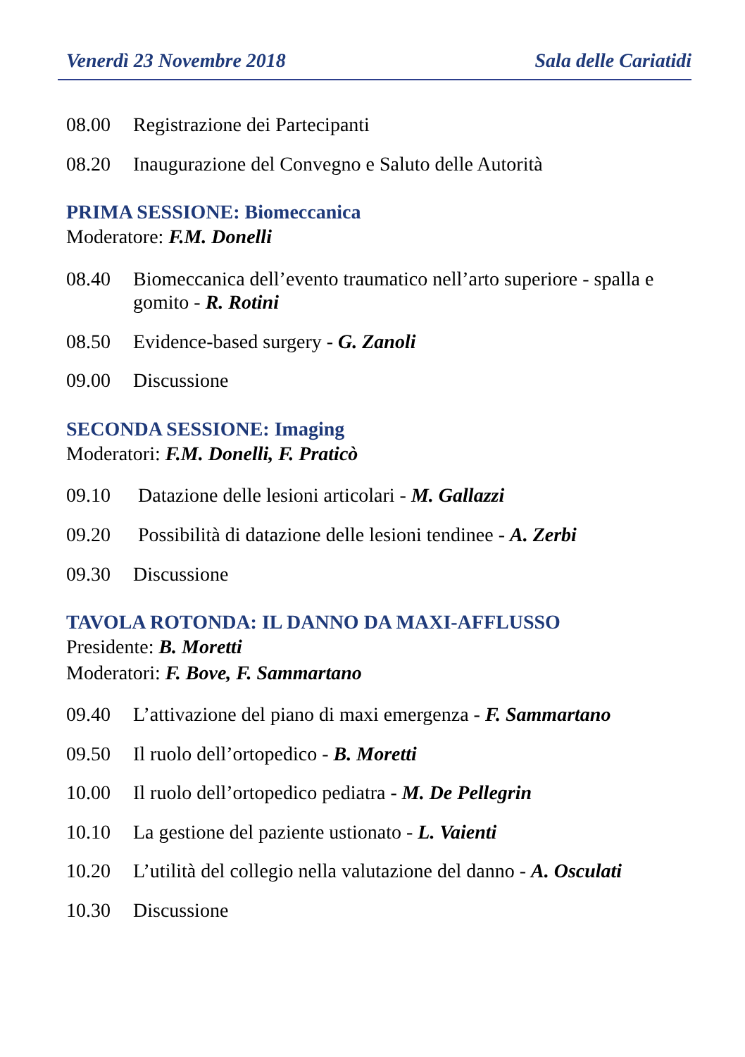Venerdì 23 Novembre 2018 Sala delle Cariatidi
08.00 Registrazione dei Partecipanti
08.20 Inaugurazione del Convegno e Saluto delle Autorità
PRIMA SESSIONE: Biomeccanica
Moderatore: F.M. Donelli
08.40 Biomeccanica dell’evento traumatico nell’arto superiore - spalla e gomito - R. Rotini
08.50 Evidence-based surgery - G. Zanoli
09.00 Discussione
SECONDA SESSIONE: Imaging
Moderatori: F.M. Donelli, F. Praticò
09.10 Datazione delle lesioni articolari - M. Gallazzi
09.20 Possibilità di datazione delle lesioni tendinee - A. Zerbi
09.30 Discussione
TAVOLA ROTONDA: IL DANNO DA MAXI-AFFLUSSO
Presidente: B. Moretti
Moderatori: F. Bove, F. Sammartano
09.40 L’attivazione del piano di maxi emergenza - F. Sammartano
09.50 Il ruolo dell’ortopedico - B. Moretti
10.00 Il ruolo dell’ortopedico pediatra - M. De Pellegrin
10.10 La gestione del paziente ustionato - L. Vaienti
10.20 L’utilità del collegio nella valutazione del danno - A. Osculati
10.30 Discussione